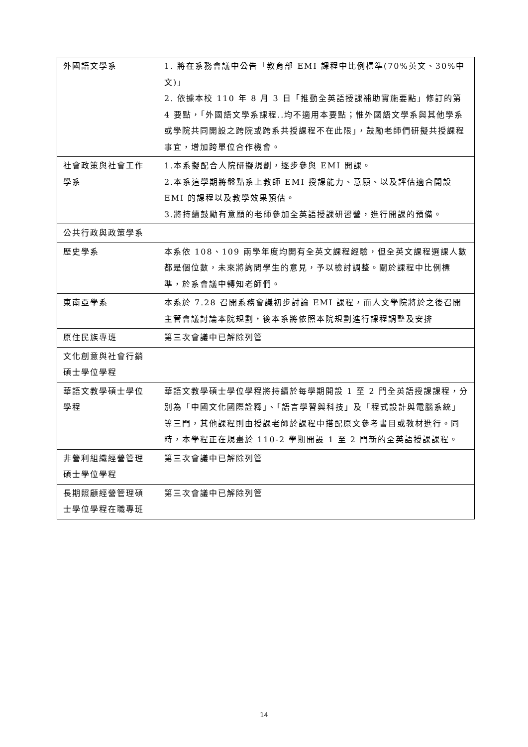| 外國語文學系 | 1. 將在系務會議中公告「教育部 EMI 課程中比例標準(70%英文、30%中文)」 2. 依據本校 110 年 8 月 3 日「推動全英語授課補助實施要點」修訂的第 4 要點，「外國語文學系課程..均不適用本要點；惟外國語文學系與其他學系或學院共同開設之跨院或跨系共授課程不在此限」，鼓勵老師們研擬共授課程事宜，增加跨單位合作機會。 |
| 社會政策與社會工作學系 | 1.本系擬配合人院研擬規劃，逐步參與 EMI 開課。 2.本系這學期將盤點系上教師 EMI 授課能力、意願、以及評估適合開設 EMI 的課程以及教學效果預估。 3.將持續鼓勵有意願的老師參加全英語授課研習營，進行開課的預備。 |
| 公共行政與政策學系 | |
| 歷史學系 | 本系依 108、109 兩學年度均開有全英文課程經驗，但全英文課程選課人數都是個位數，未來將詢問學生的意見，予以檢討調整。關於課程中比例標準，於系會議中轉知老師們。 |
| 東南亞學系 | 本系於 7.28 召開系務會議初步討論 EMI 課程，而人文學院將於之後召開主管會議討論本院規劃，後本系將依照本院規劃進行課程調整及安排 |
| 原住民族專班 | 第三次會議中已解除列管 |
| 文化創意與社會行銷碩士學位學程 | |
| 華語文教學碩士學位學程 | 華語文教學碩士學位學程將持續於每學期開設 1 至 2 門全英語授課課程，分別為「中國文化國際詮釋」、「語言學習與科技」及「程式設計與電腦系統」等三門，其他課程則由授課老師於課程中搭配原文參考書目或教材進行。同時，本學程正在規畫於 110-2 學期開設 1 至 2 門新的全英語授課課程。 |
| 非營利組織經營管理碩士學位學程 | 第三次會議中已解除列管 |
| 長期照顧經營管理碩士學位學程在職專班 | 第三次會議中已解除列管 |
14